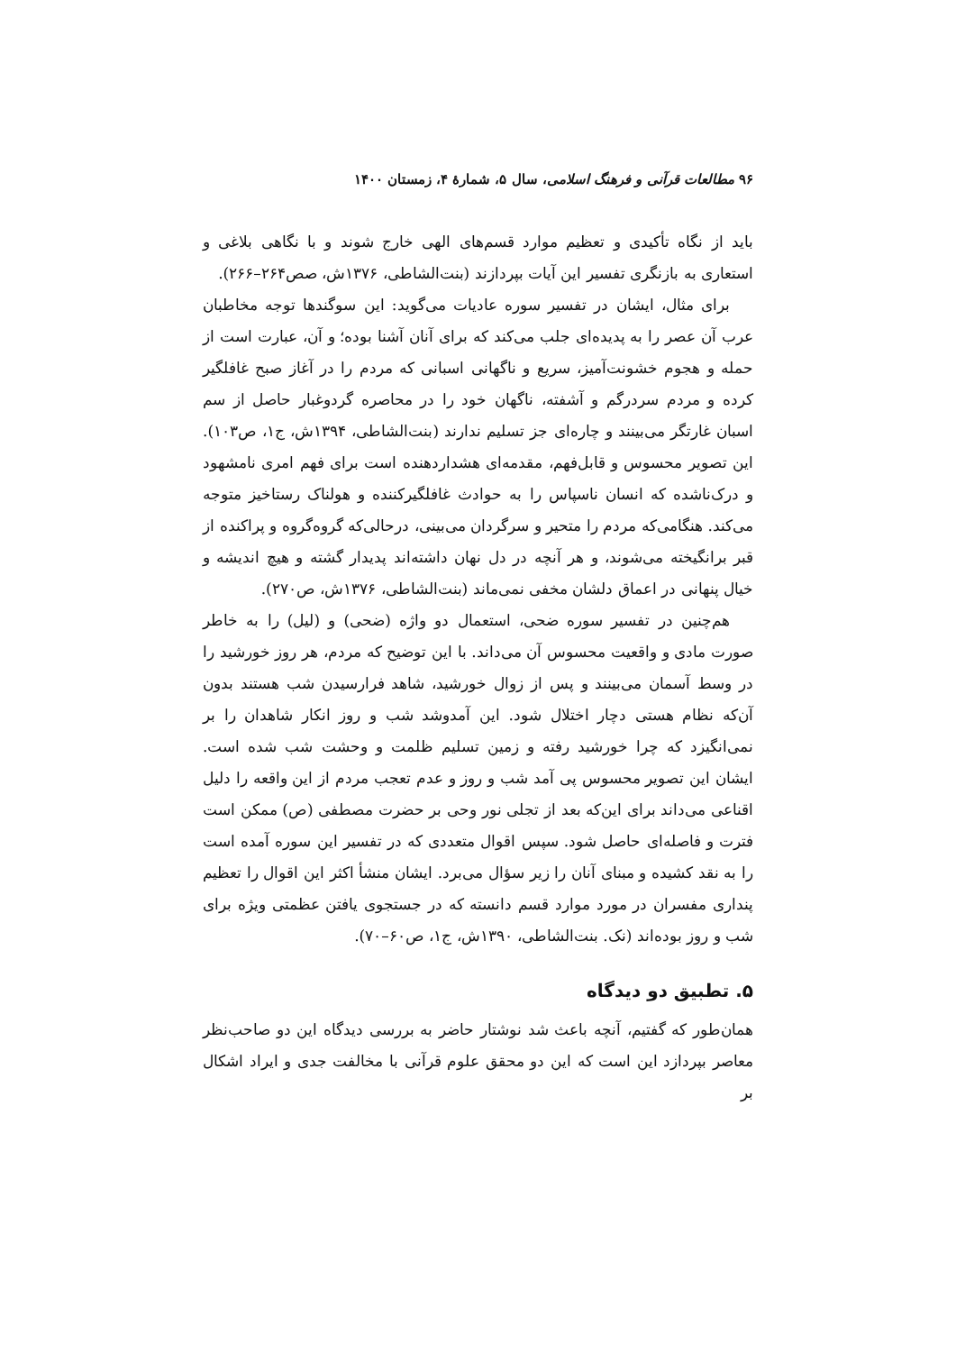۹۶ مطالعات قرآنی و فرهنگ اسلامی، سال ۵، شمارهٔ ۴، زمستان ۱۴۰۰
باید از نگاه تأکیدی و تعظیم موارد قسم‌های الهی خارج شوند و با نگاهی بلاغی و استعاری به بازنگری تفسیر این آیات بپردازند (بنت‌الشاطی، ۱۳۷۶ش، صص۲۶۴–۲۶۶).
برای مثال، ایشان در تفسیر سوره عادیات می‌گوید: این سوگندها توجه مخاطبان عرب آن عصر را به پدیده‌ای جلب می‌کند که برای آنان آشنا بوده؛ و آن، عبارت است از حمله و هجوم خشونت‌آمیز، سریع و ناگهانی اسبانی که مردم را در آغاز صبح غافلگیر کرده و مردم سردرگم و آشفته، ناگهان خود را در محاصره گردوغبار حاصل از سم اسبان غارتگر می‌بینند و چاره‌ای جز تسلیم ندارند (بنت‌الشاطی، ۱۳۹۴ش، ج۱، ص۱۰۳). این تصویر محسوس و قابل‌فهم، مقدمه‌ای هشداردهنده است برای فهم امری نامشهود و درک‌ناشده که انسان ناسپاس را به حوادث غافلگیرکننده و هولناک رستاخیز متوجه می‌کند. هنگامی‌که مردم را متحیر و سرگردان می‌بینی، درحالی‌که گروه‌گروه و پراکنده از قبر برانگیخته می‌شوند، و هر آنچه در دل نهان داشته‌اند پدیدار گشته و هیچ اندیشه و خیال پنهانی در اعماق دلشان مخفی نمی‌ماند (بنت‌الشاطی، ۱۳۷۶ش، ص۲۷۰).
هم‌چنین در تفسیر سوره ضحی، استعمال دو واژه (ضحی) و (لیل) را به خاطر صورت مادی و واقعیت محسوس آن می‌داند. با این توضیح که مردم، هر روز خورشید را در وسط آسمان می‌بینند و پس از زوال خورشید، شاهد فرارسیدن شب هستند بدون آن‌که نظام هستی دچار اختلال شود. این آمدوشد شب و روز انکار شاهدان را بر نمی‌انگیزد که چرا خورشید رفته و زمین تسلیم ظلمت و وحشت شب شده است. ایشان این تصویر محسوس پی آمد شب و روز و عدم تعجب مردم از این واقعه را دلیل اقناعی می‌داند برای این‌که بعد از تجلی نور وحی بر حضرت مصطفی (ص) ممکن است فترت و فاصله‌ای حاصل شود. سپس اقوال متعددی که در تفسیر این سوره آمده است را به نقد کشیده و مبنای آنان را زیر سؤال می‌برد. ایشان منشأ اکثر این اقوال را تعظیم پنداری مفسران در مورد موارد قسم دانسته که در جستجوی یافتن عظمتی ویژه برای شب و روز بوده‌اند (نک. بنت‌الشاطی، ۱۳۹۰ش، ج۱، ص۶۰–۷۰).
۵. تطبیق دو دیدگاه
همان‌طور که گفتیم، آنچه باعث شد نوشتار حاضر به بررسی دیدگاه این دو صاحب‌نظر معاصر بپردازد این است که این دو محقق علوم قرآنی با مخالفت جدی و ایراد اشکال بر